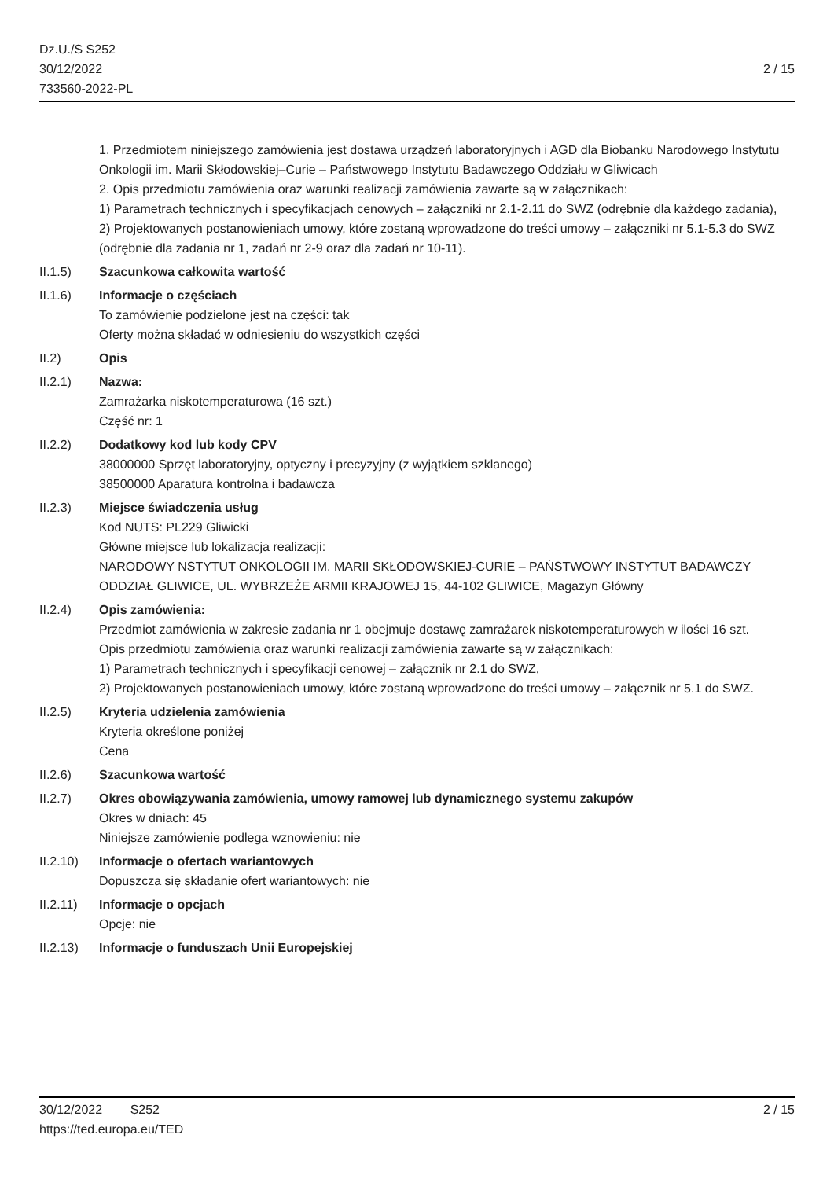Dz.U./S S252
30/12/2022
733560-2022-PL
2 / 15
1. Przedmiotem niniejszego zamówienia jest dostawa urządzeń laboratoryjnych i AGD dla Biobanku Narodowego Instytutu Onkologii im. Marii Skłodowskiej–Curie – Państwowego Instytutu Badawczego Oddziału w Gliwicach
2. Opis przedmiotu zamówienia oraz warunki realizacji zamówienia zawarte są w załącznikach:
1) Parametrach technicznych i specyfikacjach cenowych – załączniki nr 2.1-2.11 do SWZ (odrębnie dla każdego zadania),
2) Projektowanych postanowieniach umowy, które zostaną wprowadzone do treści umowy – załączniki nr 5.1-5.3 do SWZ (odrębnie dla zadania nr 1, zadań nr 2-9 oraz dla zadań nr 10-11).
II.1.5) Szacunkowa całkowita wartość
II.1.6) Informacje o częściach
To zamówienie podzielone jest na części: tak
Oferty można składać w odniesieniu do wszystkich części
II.2) Opis
II.2.1) Nazwa:
Zamrażarka niskotemperaturowa (16 szt.)
Część nr: 1
II.2.2) Dodatkowy kod lub kody CPV
38000000 Sprzęt laboratoryjny, optyczny i precyzyjny (z wyjątkiem szklanego)
38500000 Aparatura kontrolna i badawcza
II.2.3) Miejsce świadczenia usług
Kod NUTS: PL229 Gliwicki
Główne miejsce lub lokalizacja realizacji:
NARODOWY NSTYTUT ONKOLOGII IM. MARII SKŁODOWSKIEJ-CURIE – PAŃSTWOWY INSTYTUT BADAWCZY
ODDZIAŁ GLIWICE, UL. WYBRZEŻE ARMII KRAJOWEJ 15, 44-102 GLIWICE, Magazyn Główny
II.2.4) Opis zamówienia:
Przedmiot zamówienia w zakresie zadania nr 1 obejmuje dostawę zamrażarek niskotemperaturowych w ilości 16 szt.
Opis przedmiotu zamówienia oraz warunki realizacji zamówienia zawarte są w załącznikach:
1) Parametrach technicznych i specyfikacji cenowej – załącznik nr 2.1 do SWZ,
2) Projektowanych postanowieniach umowy, które zostaną wprowadzone do treści umowy – załącznik nr 5.1 do SWZ.
II.2.5) Kryteria udzielenia zamówienia
Kryteria określone poniżej
Cena
II.2.6) Szacunkowa wartość
II.2.7) Okres obowiązywania zamówienia, umowy ramowej lub dynamicznego systemu zakupów
Okres w dniach: 45
Niniejsze zamówienie podlega wznowieniu: nie
II.2.10)
Informacje o ofertach wariantowych
Dopuszcza się składanie ofert wariantowych: nie
II.2.11)
Informacje o opcjach
Opcje: nie
II.2.13)
Informacje o funduszach Unii Europejskiej
30/12/2022 S252 2 / 15
https://ted.europa.eu/TED